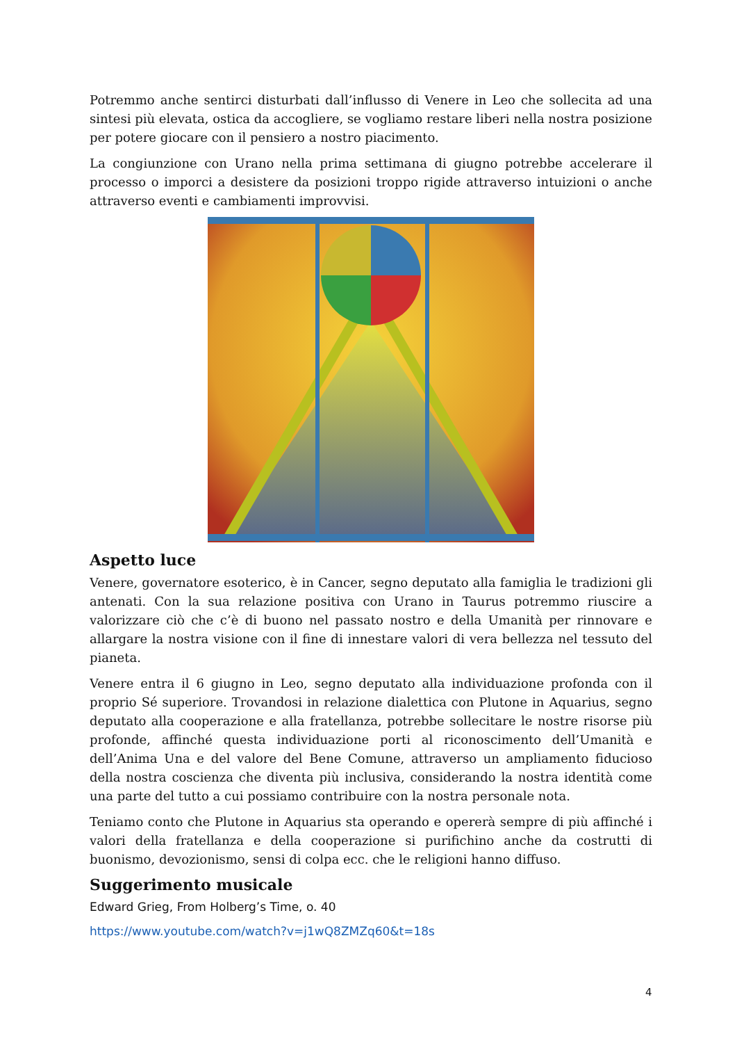Potremmo anche sentirci disturbati dall’influsso di Venere in Leo che sollecita ad una sintesi più elevata, ostica da accogliere, se vogliamo restare liberi nella nostra posizione per potere giocare con il pensiero a nostro piacimento.
La congiunzione con Urano nella prima settimana di giugno potrebbe accelerare il processo o imporci a desistere da posizioni troppo rigide attraverso intuizioni o anche attraverso eventi e cambiamenti improvvisi.
Aspetto luce
Venere, governatore esoterico, è in Cancer, segno deputato alla famiglia le tradizioni gli antenati. Con la sua relazione positiva con Urano in Taurus potremmo riuscire a valorizzare ciò che c’è di buono nel passato nostro e della Umanità per rinnovare e allargare la nostra visione con il fine di innestare valori di vera bellezza nel tessuto del pianeta.
Venere entra il 6 giugno in Leo, segno deputato alla individuazione profonda con il proprio Sé superiore. Trovandosi in relazione dialettica con Plutone in Aquarius, segno deputato alla cooperazione e alla fratellanza, potrebbe sollecitare le nostre risorse più profonde, affinché questa individuazione porti al riconoscimento dell’Umanità e dell’Anima Una e del valore del Bene Comune, attraverso un ampliamento fiducioso della nostra coscienza che diventa più inclusiva, considerando la nostra identità come una parte del tutto a cui possiamo contribuire con la nostra personale nota.
Teniamo conto che Plutone in Aquarius sta operando e opererà sempre di più affinché i valori della fratellanza e della cooperazione si purifichino anche da costrutti di buonismo, devozionismo, sensi di colpa ecc. che le religioni hanno diffuso.
Suggerimento musicale
Edward Grieg, From Holberg’s Time, o. 40
https://www.youtube.com/watch?v=j1wQ8ZMZq60&t=18s
4